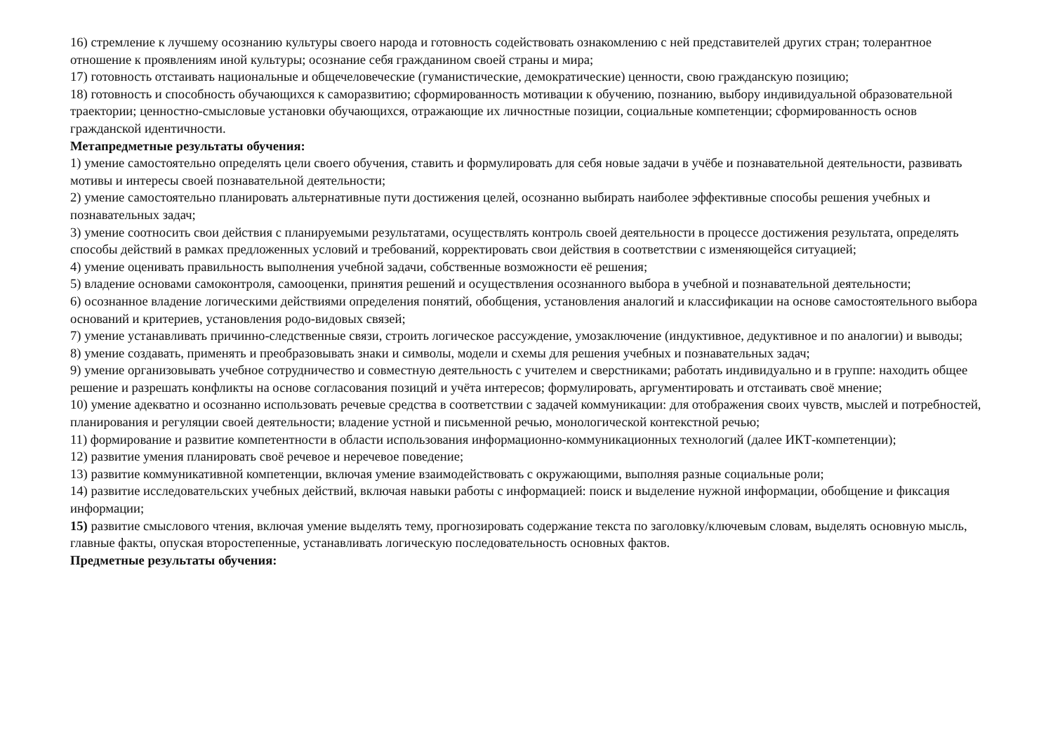16) стремление к лучшему осознанию культуры своего народа и готовность содействовать ознакомлению с ней представителей других стран; толерантное отношение к проявлениям иной культуры; осознание себя гражданином своей страны и мира;
17) готовность отстаивать национальные и общечеловеческие (гуманистические, демократические) ценности, свою гражданскую позицию;
18) готовность и способность обучающихся к саморазвитию; сформированность мотивации к обучению, познанию, выбору индивидуальной образовательной траектории; ценностно-смысловые установки обучающихся, отражающие их личностные позиции, социальные компетенции; сформированность основ гражданской идентичности.
Метапредметные результаты обучения:
1) умение самостоятельно определять цели своего обучения, ставить и формулировать для себя новые задачи в учёбе и познавательной деятельности, развивать мотивы и интересы своей познавательной деятельности;
2) умение самостоятельно планировать альтернативные пути достижения целей, осознанно выбирать наиболее эффективные способы решения учебных и познавательных задач;
3) умение соотносить свои действия с планируемыми результатами, осуществлять контроль своей деятельности в процессе достижения результата, определять способы действий в рамках предложенных условий и требований, корректировать свои действия в соответствии с изменяющейся ситуацией;
4) умение оценивать правильность выполнения учебной задачи, собственные возможности её решения;
5) владение основами самоконтроля, самооценки, принятия решений и осуществления осознанного выбора в учебной и познавательной деятельности;
6) осознанное владение логическими действиями определения понятий, обобщения, установления аналогий и классификации на основе самостоятельного выбора оснований и критериев, установления родо-видовых связей;
7) умение устанавливать причинно-следственные связи, строить логическое рассуждение, умозаключение (индуктивное, дедуктивное и по аналогии) и выводы;
8) умение создавать, применять и преобразовывать знаки и символы, модели и схемы для решения учебных и познавательных задач;
9) умение организовывать учебное сотрудничество и совместную деятельность с учителем и сверстниками; работать индивидуально и в группе: находить общее решение и разрешать конфликты на основе согласования позиций и учёта интересов; формулировать, аргументировать и отстаивать своё мнение;
10) умение адекватно и осознанно использовать речевые средства в соответствии с задачей коммуникации: для отображения своих чувств, мыслей и потребностей, планирования и регуляции своей деятельности; владение устной и письменной речью, монологической контекстной речью;
11) формирование и развитие компетентности в области использования информационно-коммуникационных технологий (далее ИКТ-компетенции);
12) развитие умения планировать своё речевое и неречевое поведение;
13) развитие коммуникативной компетенции, включая умение взаимодействовать с окружающими, выполняя разные социальные роли;
14) развитие исследовательских учебных действий, включая навыки работы с информацией: поиск и выделение нужной информации, обобщение и фиксация информации;
15) развитие смыслового чтения, включая умение выделять тему, прогнозировать содержание текста по заголовку/ключевым словам, выделять основную мысль, главные факты, опуская второстепенные, устанавливать логическую последовательность основных фактов.
Предметные результаты обучения: